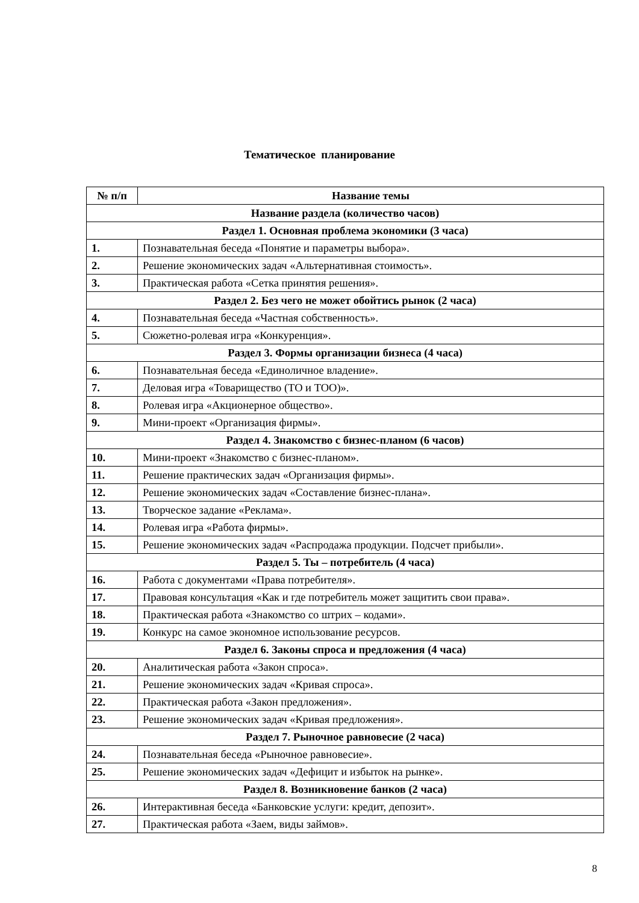Тематическое планирование
| № п/п | Название темы |
| --- | --- |
| Название раздела (количество часов) | |
| Раздел 1. Основная проблема экономики (3 часа) | |
| 1. | Познавательная беседа «Понятие и параметры выбора». |
| 2. | Решение экономических задач «Альтернативная стоимость». |
| 3. | Практическая работа «Сетка принятия решения». |
| Раздел 2. Без чего не может обойтись рынок (2 часа) | |
| 4. | Познавательная беседа «Частная собственность». |
| 5. | Сюжетно-ролевая игра «Конкуренция». |
| Раздел 3. Формы организации бизнеса (4 часа) | |
| 6. | Познавательная беседа «Единоличное владение». |
| 7. | Деловая игра «Товарищество (ТО и ТОО)». |
| 8. | Ролевая игра «Акционерное общество». |
| 9. | Мини-проект «Организация фирмы». |
| Раздел 4. Знакомство с бизнес-планом (6 часов) | |
| 10. | Мини-проект «Знакомство с бизнес-планом». |
| 11. | Решение практических задач «Организация фирмы». |
| 12. | Решение экономических задач «Составление бизнес-плана». |
| 13. | Творческое задание «Реклама». |
| 14. | Ролевая игра «Работа фирмы». |
| 15. | Решение экономических задач «Распродажа продукции. Подсчет прибыли». |
| Раздел 5. Ты – потребитель (4 часа) | |
| 16. | Работа с документами «Права потребителя». |
| 17. | Правовая консультация «Как и где потребитель может защитить свои права». |
| 18. | Практическая работа «Знакомство со штрих – кодами». |
| 19. | Конкурс на самое экономное использование ресурсов. |
| Раздел 6. Законы спроса и предложения (4 часа) | |
| 20. | Аналитическая работа «Закон спроса». |
| 21. | Решение экономических задач «Кривая спроса». |
| 22. | Практическая работа «Закон предложения». |
| 23. | Решение экономических задач «Кривая предложения». |
| Раздел 7. Рыночное равновесие (2 часа) | |
| 24. | Познавательная беседа «Рыночное равновесие». |
| 25. | Решение экономических задач «Дефицит и избыток на рынке». |
| Раздел 8. Возникновение банков (2 часа) | |
| 26. | Интерактивная беседа «Банковские услуги: кредит, депозит». |
| 27. | Практическая работа «Заем, виды займов». |
8